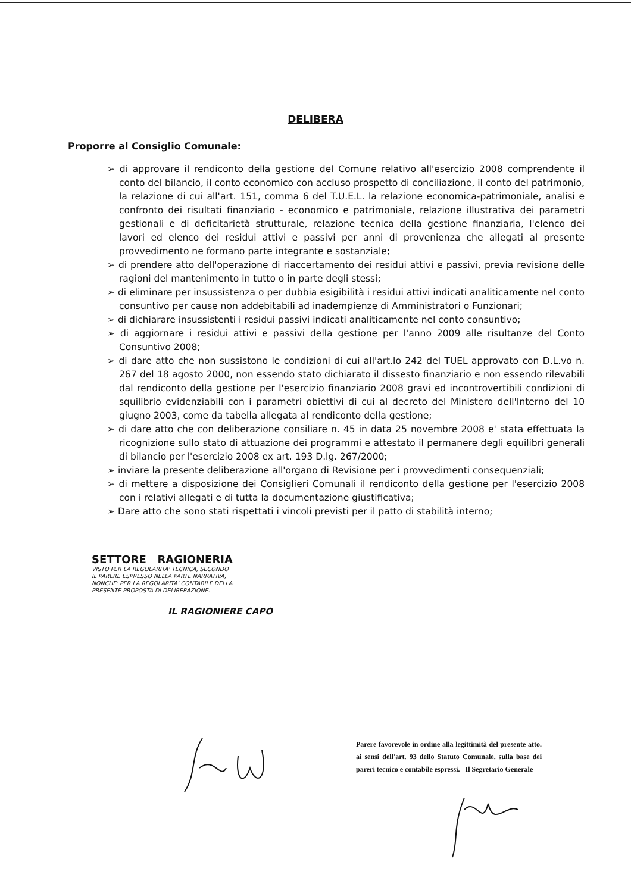DELIBERA
Proporre al Consiglio Comunale:
➢ di approvare il rendiconto della gestione del Comune relativo all'esercizio 2008 comprendente il conto del bilancio, il conto economico con accluso prospetto di conciliazione, il conto del patrimonio, la relazione di cui all'art. 151, comma 6 del T.U.E.L. la relazione economica-patrimoniale, analisi e confronto dei risultati finanziario - economico e patrimoniale, relazione illustrativa dei parametri gestionali e di deficitarietà strutturale, relazione tecnica della gestione finanziaria, l'elenco dei lavori ed elenco dei residui attivi e passivi per anni di provenienza che allegati al presente provvedimento ne formano parte integrante e sostanziale;
➢ di prendere atto dell'operazione di riaccertamento dei residui attivi e passivi, previa revisione delle ragioni del mantenimento in tutto o in parte degli stessi;
➢ di eliminare per insussistenza o per dubbia esigibilità i residui attivi indicati analiticamente nel conto consuntivo per cause non addebitabili ad inadempienze di Amministratori o Funzionari;
➢ di dichiarare insussistenti i residui passivi indicati analiticamente nel conto consuntivo;
➢ di aggiornare i residui attivi e passivi della gestione per l'anno 2009 alle risultanze del Conto Consuntivo 2008;
➢ di dare atto che non sussistono le condizioni di cui all'art.lo 242 del TUEL approvato con D.L.vo n. 267 del 18 agosto 2000, non essendo stato dichiarato il dissesto finanziario e non essendo rilevabili dal rendiconto della gestione per l'esercizio finanziario 2008 gravi ed incontrovertibili condizioni di squilibrio evidenziabili con i parametri obiettivi di cui al decreto del Ministero dell'Interno del 10 giugno 2003, come da tabella allegata al rendiconto della gestione;
➢ di dare atto che con deliberazione consiliare n. 45 in data 25 novembre 2008 e' stata effettuata la ricognizione sullo stato di attuazione dei programmi e attestato il permanere degli equilibri generali di bilancio per l'esercizio 2008 ex art. 193 D.lg. 267/2000;
➢ inviare la presente deliberazione all'organo di Revisione per i provvedimenti consequenziali;
➢ di mettere a disposizione dei Consiglieri Comunali il rendiconto della gestione per l'esercizio 2008 con i relativi allegati e di tutta la documentazione giustificativa;
➢ Dare atto che sono stati rispettati i vincoli previsti per il patto di stabilità interno;
SETTORE RAGIONERIA
VISTO PER LA REGOLARITA' TECNICA, SECONDO
IL PARERE ESPRESSO NELLA PARTE NARRATIVA,
NONCHE' PER LA REGOLARITA' CONTABILE DELLA
PRESENTE PROPOSTA DI DELIBERAZIONE.
IL RAGIONIERE CAPO
Parere favorevole in ordine alla legittimità del presente atto. ai sensi dell'art. 93 dello Statuto Comunale. sulla base dei pareri tecnico e contabile espressi. Il Segretario Generale